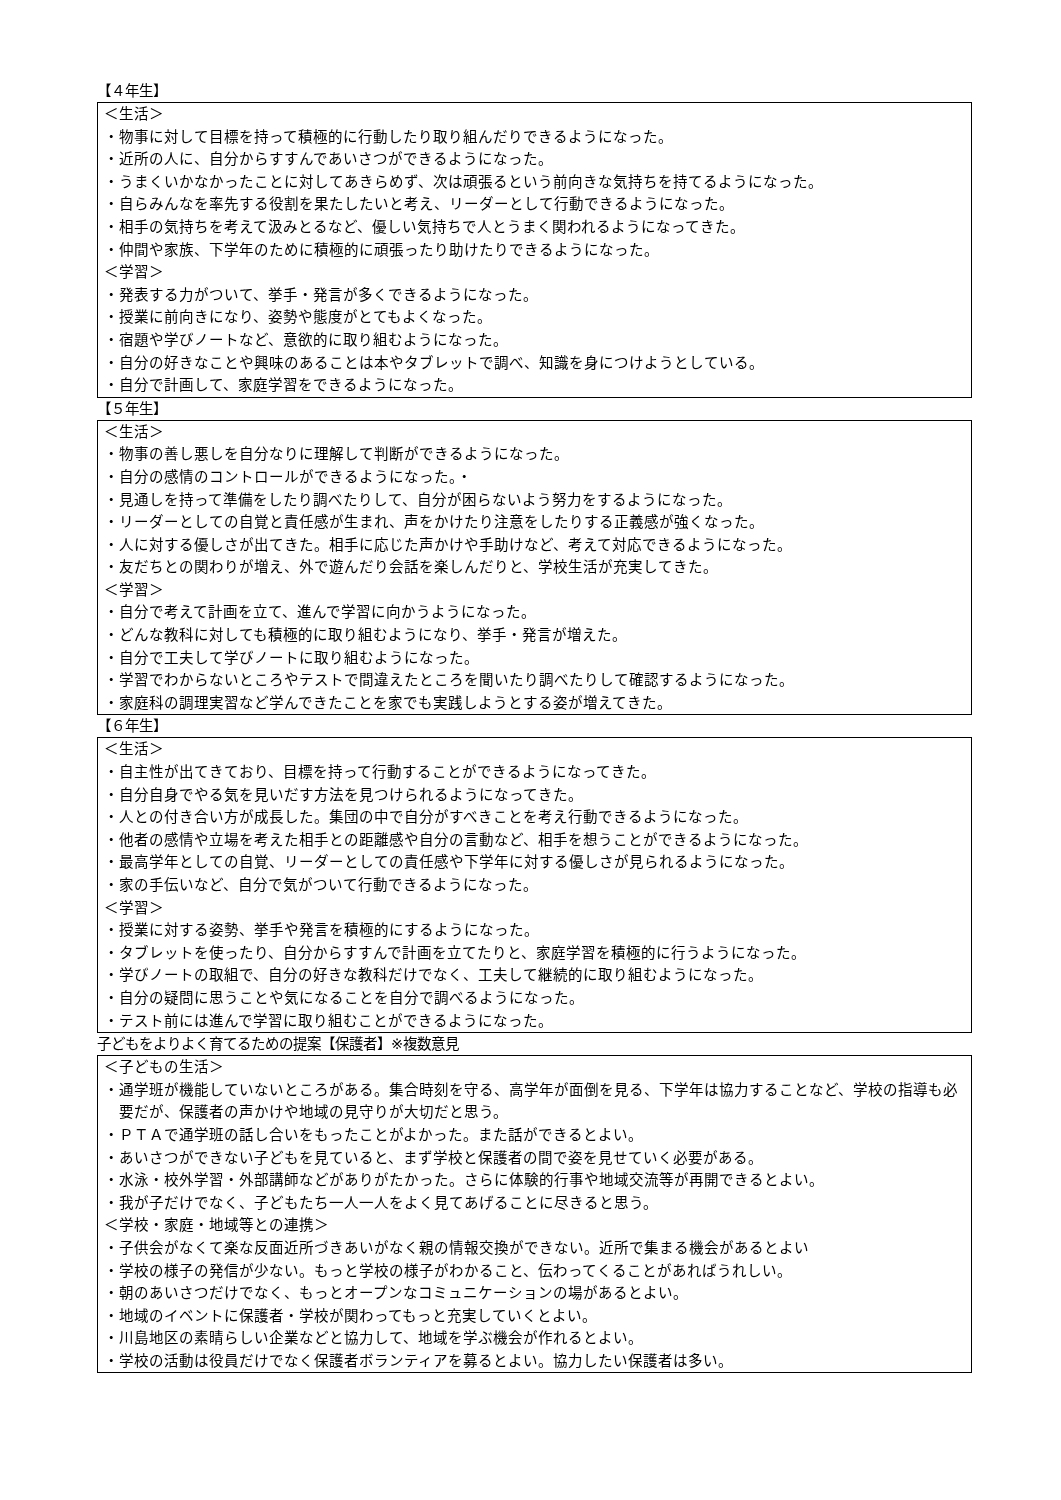【４年生】
＜生活＞
・物事に対して目標を持って積極的に行動したり取り組んだりできるようになった。
・近所の人に、自分からすすんであいさつができるようになった。
・うまくいかなかったことに対してあきらめず、次は頑張るという前向きな気持ちを持てるようになった。
・自らみんなを率先する役割を果たしたいと考え、リーダーとして行動できるようになった。
・相手の気持ちを考えて汲みとるなど、優しい気持ちで人とうまく関われるようになってきた。
・仲間や家族、下学年のために積極的に頑張ったり助けたりできるようになった。
＜学習＞
・発表する力がついて、挙手・発言が多くできるようになった。
・授業に前向きになり、姿勢や態度がとてもよくなった。
・宿題や学びノートなど、意欲的に取り組むようになった。
・自分の好きなことや興味のあることは本やタブレットで調べ、知識を身につけようとしている。
・自分で計画して、家庭学習をできるようになった。
【５年生】
＜生活＞
・物事の善し悪しを自分なりに理解して判断ができるようになった。
・自分の感情のコントロールができるようになった。・
・見通しを持って準備をしたり調べたりして、自分が困らないよう努力をするようになった。
・リーダーとしての自覚と責任感が生まれ、声をかけたり注意をしたりする正義感が強くなった。
・人に対する優しさが出てきた。相手に応じた声かけや手助けなど、考えて対応できるようになった。
・友だちとの関わりが増え、外で遊んだり会話を楽しんだりと、学校生活が充実してきた。
＜学習＞
・自分で考えて計画を立て、進んで学習に向かうようになった。
・どんな教科に対しても積極的に取り組むようになり、挙手・発言が増えた。
・自分で工夫して学びノートに取り組むようになった。
・学習でわからないところやテストで間違えたところを聞いたり調べたりして確認するようになった。
・家庭科の調理実習など学んできたことを家でも実践しようとする姿が増えてきた。
【６年生】
＜生活＞
・自主性が出てきており、目標を持って行動することができるようになってきた。
・自分自身でやる気を見いだす方法を見つけられるようになってきた。
・人との付き合い方が成長した。集団の中で自分がすべきことを考え行動できるようになった。
・他者の感情や立場を考えた相手との距離感や自分の言動など、相手を想うことができるようになった。
・最高学年としての自覚、リーダーとしての責任感や下学年に対する優しさが見られるようになった。
・家の手伝いなど、自分で気がついて行動できるようになった。
＜学習＞
・授業に対する姿勢、挙手や発言を積極的にするようになった。
・タブレットを使ったり、自分からすすんで計画を立てたりと、家庭学習を積極的に行うようになった。
・学びノートの取組で、自分の好きな教科だけでなく、工夫して継続的に取り組むようになった。
・自分の疑問に思うことや気になることを自分で調べるようになった。
・テスト前には進んで学習に取り組むことができるようになった。
子どもをよりよく育てるための提案【保護者】※複数意見
＜子どもの生活＞
・通学班が機能していないところがある。集合時刻を守る、高学年が面倒を見る、下学年は協力することなど、学校の指導も必要だが、保護者の声かけや地域の見守りが大切だと思う。
・ＰＴＡで通学班の話し合いをもったことがよかった。また話ができるとよい。
・あいさつができない子どもを見ていると、まず学校と保護者の間で姿を見せていく必要がある。
・水泳・校外学習・外部講師などがありがたかった。さらに体験的行事や地域交流等が再開できるとよい。
・我が子だけでなく、子どもたち一人一人をよく見てあげることに尽きると思う。
＜学校・家庭・地域等との連携＞
・子供会がなくて楽な反面近所づきあいがなく親の情報交換ができない。近所で集まる機会があるとよい
・学校の様子の発信が少ない。もっと学校の様子がわかること、伝わってくることがあればうれしい。
・朝のあいさつだけでなく、もっとオープンなコミュニケーションの場があるとよい。
・地域のイベントに保護者・学校が関わってもっと充実していくとよい。
・川島地区の素晴らしい企業などと協力して、地域を学ぶ機会が作れるとよい。
・学校の活動は役員だけでなく保護者ボランティアを募るとよい。協力したい保護者は多い。